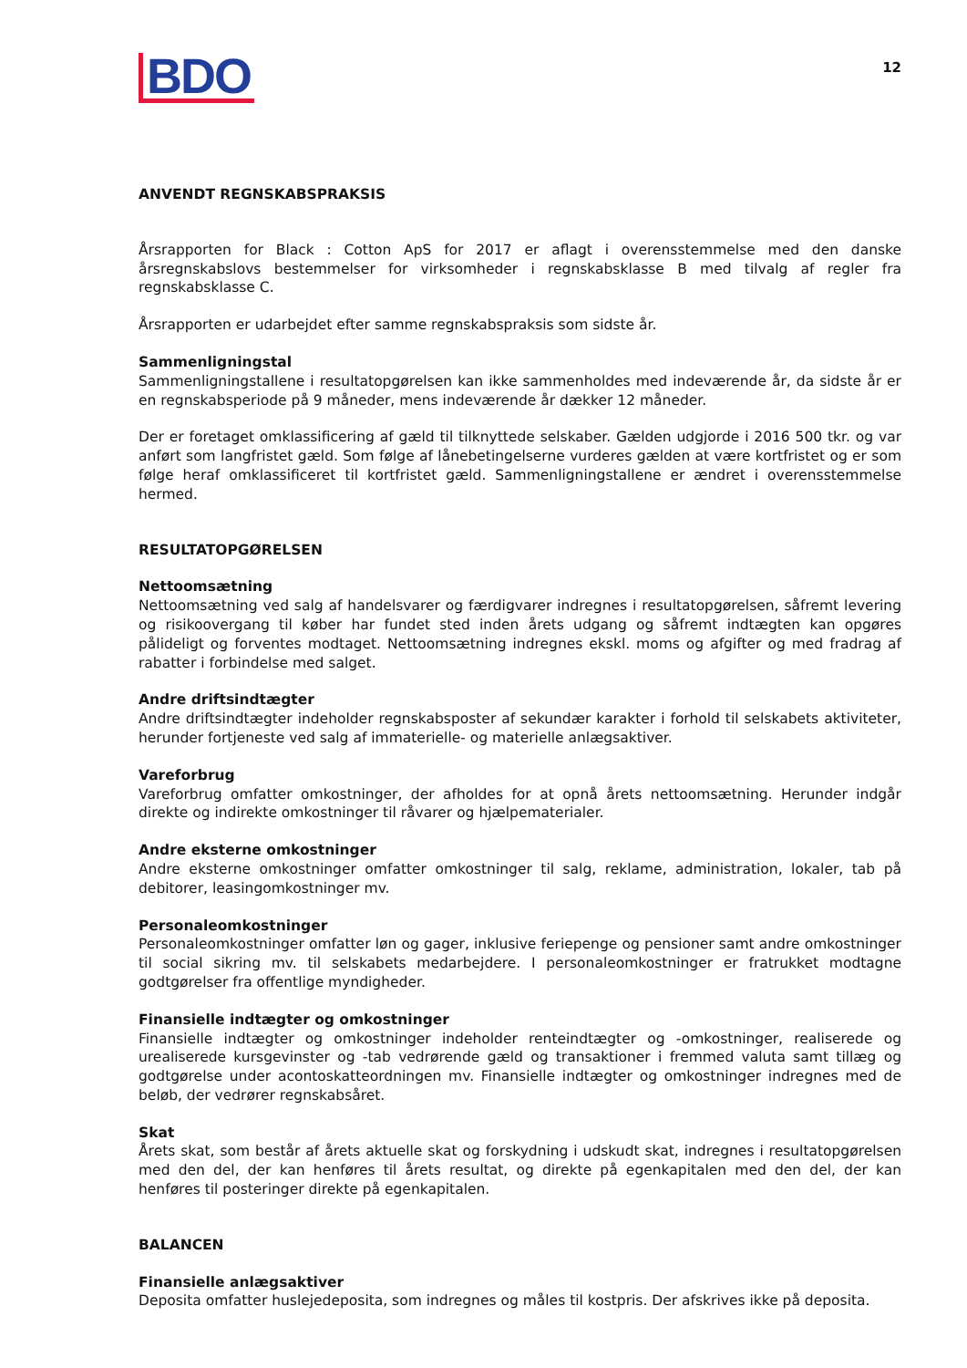BDO
12
ANVENDT REGNSKABSPRAKSIS
Årsrapporten for Black : Cotton ApS for 2017 er aflagt i overensstemmelse med den danske årsregnskabslovs bestemmelser for virksomheder i regnskabsklasse B med tilvalg af regler fra regnskabsklasse C.
Årsrapporten er udarbejdet efter samme regnskabspraksis som sidste år.
Sammenligningstal
Sammenligningstallene i resultatopgørelsen kan ikke sammenholdes med indeværende år, da sidste år er en regnskabsperiode på 9 måneder, mens indeværende år dækker 12 måneder.
Der er foretaget omklassificering af gæld til tilknyttede selskaber. Gælden udgjorde i 2016 500 tkr. og var anført som langfristet gæld. Som følge af lånebetingelserne vurderes gælden at være kortfristet og er som følge heraf omklassificeret til kortfristet gæld. Sammenligningstallene er ændret i overensstemmelse hermed.
RESULTATOPGØRELSEN
Nettoomsætning
Nettoomsætning ved salg af handelsvarer og færdigvarer indregnes i resultatopgørelsen, såfremt levering og risikoovergang til køber har fundet sted inden årets udgang og såfremt indtægten kan opgøres pålideligt og forventes modtaget. Nettoomsætning indregnes ekskl. moms og afgifter og med fradrag af rabatter i forbindelse med salget.
Andre driftsindtægter
Andre driftsindtægter indeholder regnskabsposter af sekundær karakter i forhold til selskabets aktiviteter, herunder fortjeneste ved salg af immaterielle- og materielle anlægsaktiver.
Vareforbrug
Vareforbrug omfatter omkostninger, der afholdes for at opnå årets nettoomsætning. Herunder indgår direkte og indirekte omkostninger til råvarer og hjælpematerialer.
Andre eksterne omkostninger
Andre eksterne omkostninger omfatter omkostninger til salg, reklame, administration, lokaler, tab på debitorer, leasingomkostninger mv.
Personaleomkostninger
Personaleomkostninger omfatter løn og gager, inklusive feriepenge og pensioner samt andre omkostninger til social sikring mv. til selskabets medarbejdere. I personaleomkostninger er fratrukket modtagne godtgørelser fra offentlige myndigheder.
Finansielle indtægter og omkostninger
Finansielle indtægter og omkostninger indeholder renteindtægter og -omkostninger, realiserede og urealiserede kursgevinster og -tab vedrørende gæld og transaktioner i fremmed valuta samt tillæg og godtgørelse under acontoskatteordningen mv. Finansielle indtægter og omkostninger indregnes med de beløb, der vedrører regnskabsåret.
Skat
Årets skat, som består af årets aktuelle skat og forskydning i udskudt skat, indregnes i resultatopgørelsen med den del, der kan henføres til årets resultat, og direkte på egenkapitalen med den del, der kan henføres til posteringer direkte på egenkapitalen.
BALANCEN
Finansielle anlægsaktiver
Deposita omfatter huslejedeposita, som indregnes og måles til kostpris. Der afskrives ikke på deposita.